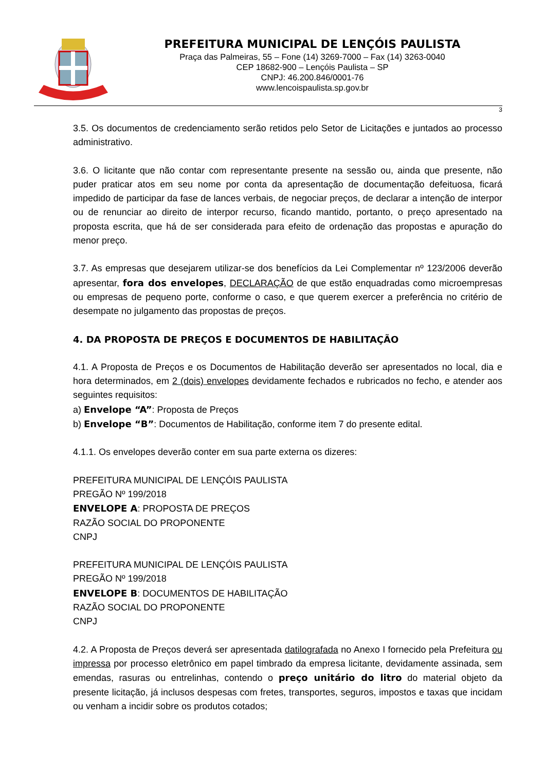PREFEITURA MUNICIPAL DE LENÇÓIS PAULISTA
Praça das Palmeiras, 55 – Fone (14) 3269-7000 – Fax (14) 3263-0040
CEP 18682-900 – Lençóis Paulista – SP
CNPJ: 46.200.846/0001-76
www.lencoispaulista.sp.gov.br
3
3.5. Os documentos de credenciamento serão retidos pelo Setor de Licitações e juntados ao processo administrativo.
3.6. O licitante que não contar com representante presente na sessão ou, ainda que presente, não puder praticar atos em seu nome por conta da apresentação de documentação defeituosa, ficará impedido de participar da fase de lances verbais, de negociar preços, de declarar a intenção de interpor ou de renunciar ao direito de interpor recurso, ficando mantido, portanto, o preço apresentado na proposta escrita, que há de ser considerada para efeito de ordenação das propostas e apuração do menor preço.
3.7. As empresas que desejarem utilizar-se dos benefícios da Lei Complementar nº 123/2006 deverão apresentar, fora dos envelopes, DECLARAÇÃO de que estão enquadradas como microempresas ou empresas de pequeno porte, conforme o caso, e que querem exercer a preferência no critério de desempate no julgamento das propostas de preços.
4. DA PROPOSTA DE PREÇOS E DOCUMENTOS DE HABILITAÇÃO
4.1. A Proposta de Preços e os Documentos de Habilitação deverão ser apresentados no local, dia e hora determinados, em 2 (dois) envelopes devidamente fechados e rubricados no fecho, e atender aos seguintes requisitos:
a) Envelope “A”: Proposta de Preços
b) Envelope “B”: Documentos de Habilitação, conforme item 7 do presente edital.
4.1.1. Os envelopes deverão conter em sua parte externa os dizeres:
PREFEITURA MUNICIPAL DE LENÇÓIS PAULISTA
PREGÃO Nº 199/2018
ENVELOPE A: PROPOSTA DE PREÇOS
RAZÃO SOCIAL DO PROPONENTE
CNPJ
PREFEITURA MUNICIPAL DE LENÇÓIS PAULISTA
PREGÃO Nº 199/2018
ENVELOPE B: DOCUMENTOS DE HABILITAÇÃO
RAZÃO SOCIAL DO PROPONENTE
CNPJ
4.2. A Proposta de Preços deverá ser apresentada datilografada no Anexo I fornecido pela Prefeitura ou impressa por processo eletrônico em papel timbrado da empresa licitante, devidamente assinada, sem emendas, rasuras ou entrelinhas, contendo o preço unitário do litro do material objeto da presente licitação, já inclusos despesas com fretes, transportes, seguros, impostos e taxas que incidam ou venham a incidir sobre os produtos cotados;